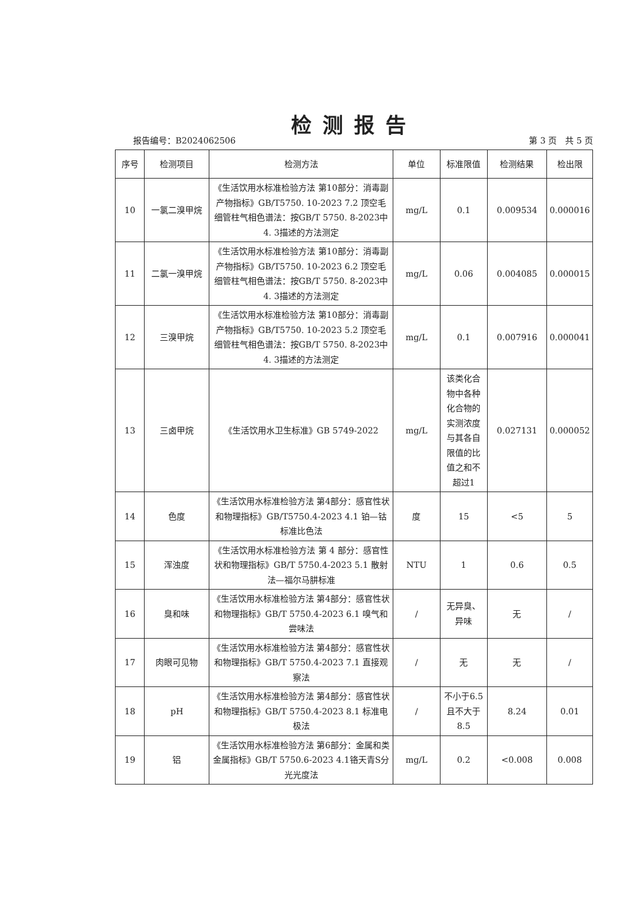检测报告
报告编号：B2024062506 第 3 页　共 5 页
| 序号 | 检测项目 | 检测方法 | 单位 | 标准限值 | 检测结果 | 检出限 |
| --- | --- | --- | --- | --- | --- | --- |
| 10 | 一氯二溴甲烷 | 《生活饮用水标准检验方法 第10部分：消毒副产物指标》GB/T5750. 10-2023 7.2 顶空毛细管柱气相色谱法：按GB/T 5750. 8-2023中4. 3描述的方法测定 | mg/L | 0.1 | 0.009534 | 0.000016 |
| 11 | 二氯一溴甲烷 | 《生活饮用水标准检验方法 第10部分：消毒副产物指标》GB/T5750. 10-2023 6.2 顶空毛细管柱气相色谱法：按GB/T 5750. 8-2023中4. 3描述的方法测定 | mg/L | 0.06 | 0.004085 | 0.000015 |
| 12 | 三溴甲烷 | 《生活饮用水标准检验方法 第10部分：消毒副产物指标》GB/T5750. 10-2023 5.2 顶空毛细管柱气相色谱法：按GB/T 5750. 8-2023中4. 3描述的方法测定 | mg/L | 0.1 | 0.007916 | 0.000041 |
| 13 | 三卤甲烷 | 《生活饮用水卫生标准》GB 5749-2022 | mg/L | 该类化合物中各种化合物的实测浓度与其各自限值的比值之和不超过1 | 0.027131 | 0.000052 |
| 14 | 色度 | 《生活饮用水标准检验方法 第4部分：感官性状和物理指标》GB/T5750.4-2023 4.1 铂—钴标准比色法 | 度 | 15 | <5 | 5 |
| 15 | 浑浊度 | 《生活饮用水标准检验方法 第 4 部分：感官性状和物理指标》GB/T 5750.4-2023 5.1 散射法—福尔马肼标准 | NTU | 1 | 0.6 | 0.5 |
| 16 | 臭和味 | 《生活饮用水标准检验方法 第4部分：感官性状和物理指标》GB/T 5750.4-2023 6.1 嗅气和尝味法 | / | 无异臭、异味 | 无 | / |
| 17 | 肉眼可见物 | 《生活饮用水标准检验方法 第4部分：感官性状和物理指标》GB/T 5750.4-2023 7.1 直接观察法 | / | 无 | 无 | / |
| 18 | pH | 《生活饮用水标准检验方法 第4部分：感官性状和物理指标》GB/T 5750.4-2023 8.1 标准电极法 | / | 不小于6.5且不大于8.5 | 8.24 | 0.01 |
| 19 | 铝 | 《生活饮用水标准检验方法 第6部分：金属和类金属指标》GB/T 5750.6-2023 4.1铬天青S分光光度法 | mg/L | 0.2 | <0.008 | 0.008 |